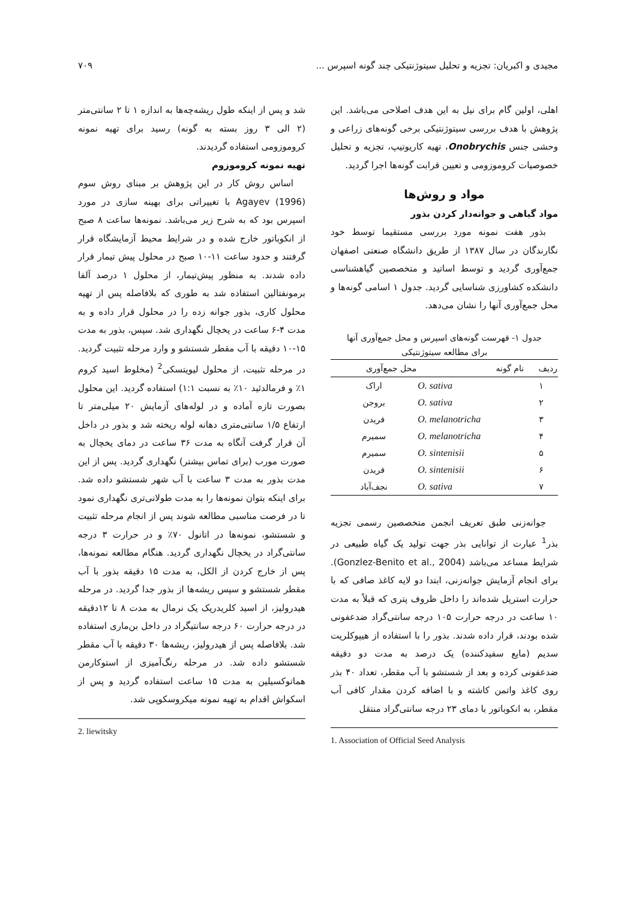مجیدی و اکبریان: تجزیه و تحلیل سیتوژنتیکی چند گونه اسپرس ... ۷۰۹
اهلی، اولین گام برای نیل به این هدف اصلاحی می‌باشد. این پژوهش با هدف بررسی سیتوژنتیکی برخی گونه‌های زراعی و وحشی جنس Onobrychis، تهیه کاریوتیپ، تجزیه و تحلیل خصوصیات کروموزومی و تعیین قرابت گونه‌ها اجرا گردید.
مواد و روش‌ها
مواد گیاهی و جوانه‌دار کردن بذور
بذور هفت نمونه مورد بررسی مستقیما توسط خود نگارندگان در سال ۱۳۸۷ از طریق دانشگاه صنعتی اصفهان جمع‌آوری گردید و توسط اساتید و متخصصین گیاهشناسی دانشکده کشاورزی شناسایی گردید. جدول ۱ اسامی گونه‌ها و محل جمع‌آوری آنها را نشان می‌دهد.
جدول ۱- فهرست گونه‌های اسپرس و محل جمع‌آوری آنها
برای مطالعه سیتوژنتیکی
| ردیف | نام گونه | محل جمع‌آوری |
| --- | --- | --- |
| ۱ | O. sativa | اراک |
| ۲ | O. sativa | بروجن |
| ۳ | O. melanotricha | فریدن |
| ۴ | O. melanotricha | سمیرم |
| ۵ | O. sintenisii | سمیرم |
| ۶ | O. sintenisii | فریدن |
| ۷ | O. sativa | نجف‌آباد |
جوانه‌زنی طبق تعریف انجمن متخصصین رسمی تجزیه بذر<sup>1</sup> عبارت از توانایی بذر جهت تولید یک گیاه طبیعی در شرایط مساعد می‌باشد (Gonzlez-Benito et al., 2004). برای انجام آزمایش جوانه‌زنی، ابتدا دو لایه کاغذ صافی که با حرارت استریل شده‌اند را داخل ظروف پتری که قبلاً به مدت ۱۰ ساعت در درجه حرارت ۱۰۵ درجه سانتی‌گراد ضدعفونی شده بودند، قرار داده شدند. بذور را با استفاده از هیپوکلریت سدیم (مایع سفیدکننده) یک درصد به مدت دو دقیقه ضدعفونی کرده و بعد از شستشو با آب مقطر، تعداد ۴۰ بذر روی کاغذ واتمن کاشته و با اضافه کردن مقدار کافی آب مقطر، به انکوباتور با دمای ۲۳ درجه سانتی‌گراد منتقل
1. Association of Official Seed Analysis
شد و پس از اینکه طول ریشه‌چه‌ها به اندازه ۱ تا ۲ سانتی‌متر (۲ الی ۳ روز بسته به گونه) رسید برای تهیه نمونه کروموزومی استفاده گردیدند.
تهیه نمونه کروموزوم
اساس روش کار در این پژوهش بر مبنای روش سوم Agayev (1996) با تغییراتی برای بهینه سازی در مورد اسپرس بود که به شرح زیر می‌باشد. نمونه‌ها ساعت ۸ صبح از انکوباتور خارج شده و در شرایط محیط آزمایشگاه قرار گرفتند و حدود ساعت ۱۱-۱۰ صبح در محلول پیش تیمار قرار داده شدند. به منظور پیش‌تیمار، از محلول ۱ درصد آلفا برمونفتالین استفاده شد به طوری که بلافاصله پس از تهیه محلول کاری، بذور جوانه زده را در محلول قرار داده و به مدت ۴-۶ ساعت در یخچال نگهداری شد. سپس، بذور به مدت ۱۵-۱۰ دقیقه با آب مقطر شستشو و وارد مرحله تثبیت گردید. در مرحله تثبیت، از محلول لیویتسکی<sup>2</sup> (مخلوط اسید کروم ۱٪ و فرمالدئید ۱۰٪ به نسبت ۱:۱) استفاده گردید. این محلول بصورت تازه آماده و در لوله‌های آزمایش ۲۰ میلی‌متر تا ارتفاع ۱/۵ سانتی‌متری دهانه لوله ریخته شد و بذور در داخل آن قرار گرفت آنگاه به مدت ۳۶ ساعت در دمای یخچال به صورت مورب (برای تماس بیشتر) نگهداری گردید. پس از این مدت بذور به مدت ۳ ساعت با آب شهر شستشو داده شد. برای اینکه بتوان نمونه‌ها را به مدت طولانی‌تری نگهداری نمود تا در فرصت مناسبی مطالعه شوند پس از انجام مرحله تثبیت و شستشو، نمونه‌ها در اتانول ۷۰٪ و در حرارت ۳ درجه سانتی‌گراد در یخچال نگهداری گردید. هنگام مطالعه نمونه‌ها، پس از خارج کردن از الکل، به مدت ۱۵ دقیقه بذور با آب مقطر شستشو و سپس ریشه‌ها از بذور جدا گردید. در مرحله هیدرولیز، از اسید کلریدریک یک نرمال به مدت ۸ تا ۱۲دقیقه در درجه حرارت ۶۰ درجه سانتیگراد در داخل بن‌ماری استفاده شد. بلافاصله پس از هیدرولیز، ریشه‌ها ۳۰ دقیقه با آب مقطر شستشو داده شد. در مرحله رنگ‌آمیزی از استوکارمن هماتوکسیلین به مدت ۱۵ ساعت استفاده گردید و پس از اسکواش اقدام به تهیه نمونه میکروسکوپی شد.
2. liewitsky